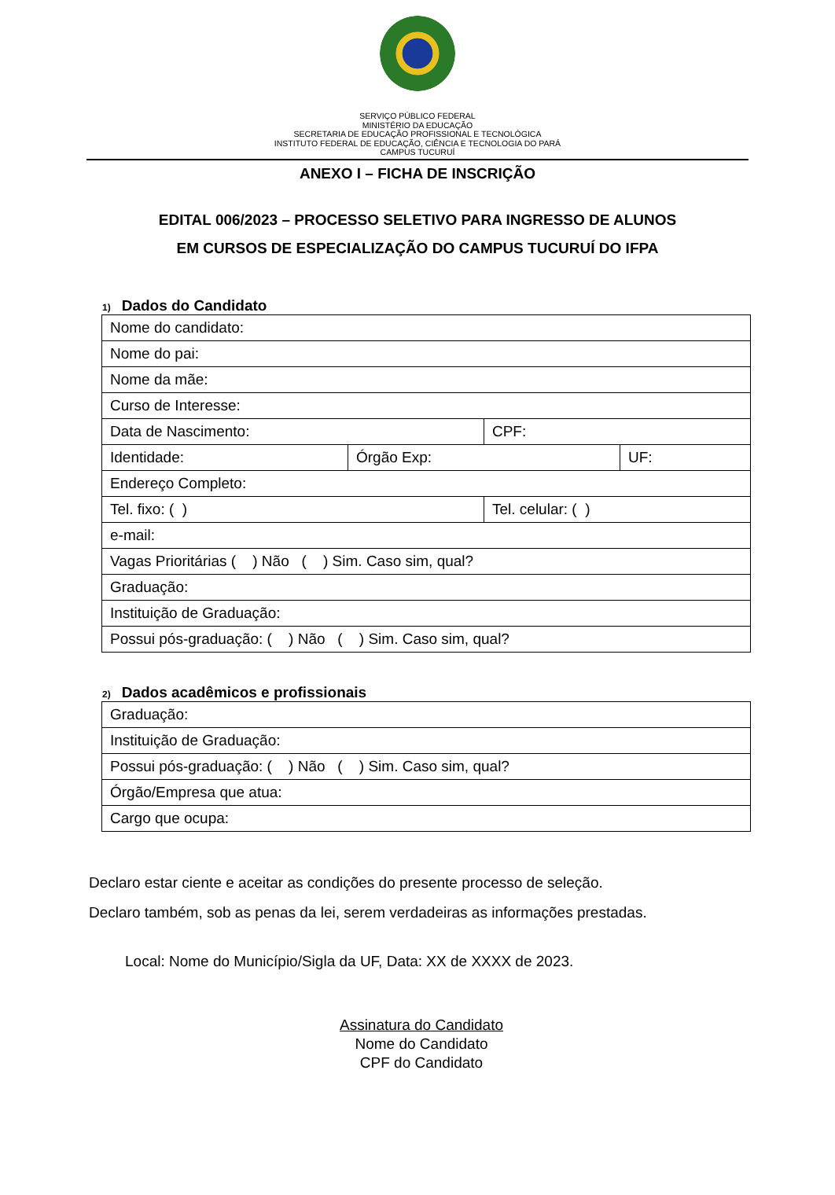SERVIÇO PÚBLICO FEDERAL
MINISTÉRIO DA EDUCAÇÃO
SECRETARIA DE EDUCAÇÃO PROFISSIONAL E TECNOLÓGICA
INSTITUTO FEDERAL DE EDUCAÇÃO, CIÊNCIA E TECNOLOGIA DO PARÁ
CAMPUS TUCURUÍ
ANEXO I – FICHA DE INSCRIÇÃO
EDITAL 006/2023 – PROCESSO SELETIVO PARA INGRESSO DE ALUNOS
EM CURSOS DE ESPECIALIZAÇÃO DO CAMPUS TUCURUÍ DO IFPA
1) Dados do Candidato
| Nome do candidato: | | | |
| Nome do pai: | | | |
| Nome da mãe: | | | |
| Curso de Interesse: | | | |
| Data de Nascimento: | | CPF: | |
| Identidade: | Órgão Exp: | | UF: |
| Endereço Completo: | | | |
| Tel. fixo: ( ) | | Tel. celular: ( ) | |
| e-mail: | | | |
| Vagas Prioritárias ( ) Não ( ) Sim. Caso sim, qual? | | | |
| Graduação: | | | |
| Instituição de Graduação: | | | |
| Possui pós-graduação: ( ) Não ( ) Sim. Caso sim, qual? | | | |
2) Dados acadêmicos e profissionais
| Graduação: |
| Instituição de Graduação: |
| Possui pós-graduação: ( ) Não ( ) Sim. Caso sim, qual? |
| Órgão/Empresa que atua: |
| Cargo que ocupa: |
Declaro estar ciente e aceitar as condições do presente processo de seleção.
Declaro também, sob as penas da lei, serem verdadeiras as informações prestadas.
Local: Nome do Município/Sigla da UF, Data: XX de XXXX de 2023.
Assinatura do Candidato
Nome do Candidato
CPF do Candidato